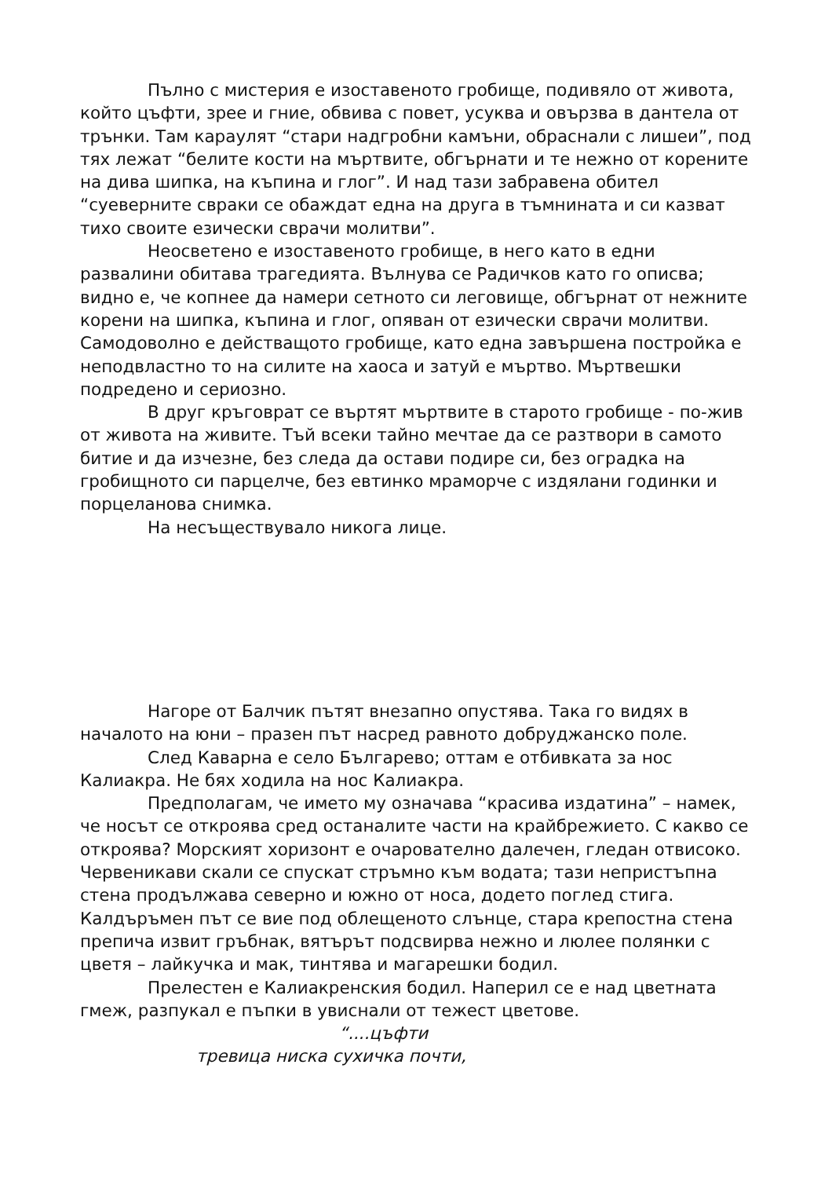Пълно с мистерия е изоставеното гробище, подивяло от живота, който цъфти, зрее и гние, обвива с повет, усуква и овързва в дантела от трънки. Там караулят “стари надгробни камъни, обраснали с лишеи”, под тях лежат “белите кости на мъртвите, обгърнати и те нежно от корените на дива шипка, на къпина и глог”. И над тази забравена обител “суеверните свраки се обаждат една на друга в тъмнината и си казват тихо своите езически сврачи молитви”.
Неосветено е изоставеното гробище, в него като в едни развалини обитава трагедията. Вълнува се Радичков като го описва; видно е, че копнее да намери сетното си леговище, обгърнат от нежните корени на шипка, къпина и глог, опяван от езически сврачи молитви. Самодоволно е действащото гробище, като една завършена постройка е неподвластно то на силите на хаоса и затуй е мъртво. Мъртвешки подредено и сериозно.
В друг кръговрат се въртят мъртвите в старото гробище - по-жив от живота на живите. Тъй всеки тайно мечтае да се разтвори в самото битие и да изчезне, без следа да остави подире си, без оградка на гробищното си парцелче, без евтинко мраморче с издялани годинки и порцеланова снимка.
На несъществувало никога лице.
Нагоре от Балчик пътят внезапно опустява. Така го видях в началото на юни – празен път насред равното добруджанско поле.
След Каварна е село Българево; оттам е отбивката за нос Калиакра. Не бях ходила на нос Калиакра.
Предполагам, че името му означава “красива издатина” – намек, че носът се откроява сред останалите части на крайбрежието. С какво се откроява? Морският хоризонт е очарователно далечен, гледан отвисоко. Червеникави скали се спускат стръмно към водата; тази непристъпна стена продължава северно и южно от носа, додето поглед стига. Калдъръмен път се вие под облещеното слънце, стара крепостна стена препича извит гръбнак, вятърът подсвирва нежно и люлее полянки с цветя – лайкучка и мак, тинтява и магарешки бодил.
Прелестен е Калиакренския бодил. Наперил се е над цветната гмеж, разпукал е пъпки в увиснали от тежест цветове.
“....цъфти
тревица ниска сухичка почти,